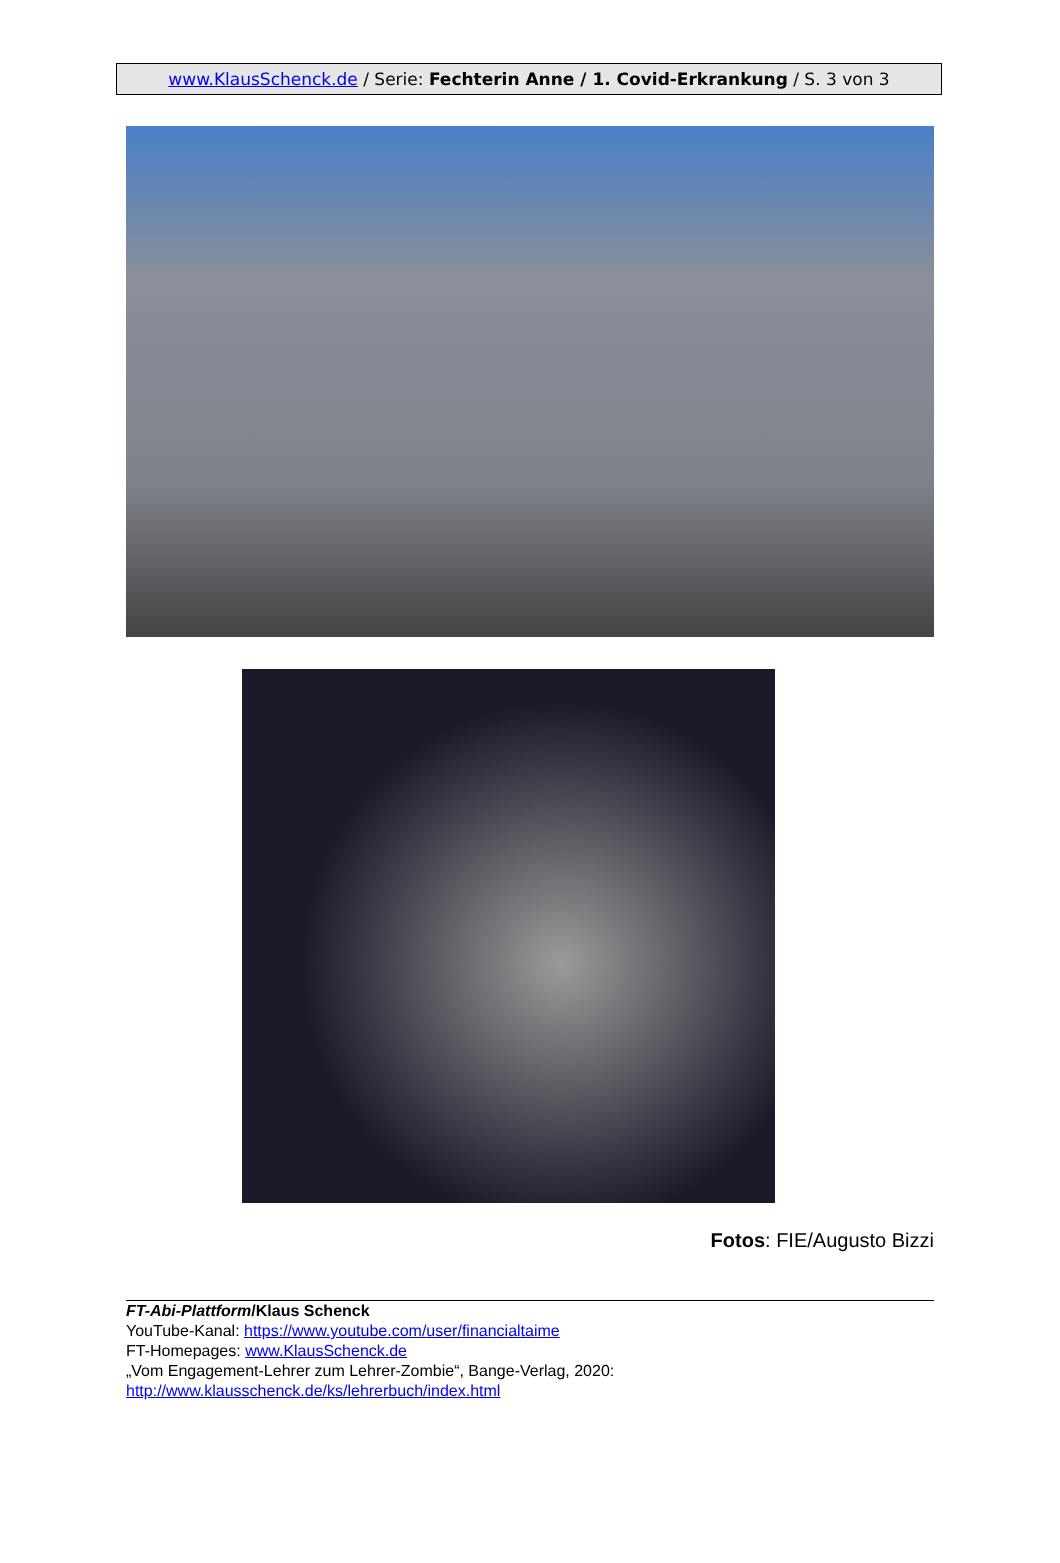www.KlausSchenck.de / Serie: Fechterin Anne / 1. Covid-Erkrankung / S. 3 von 3
Fotos: FIE/Augusto Bizzi
FT-Abi-Plattform/Klaus Schenck
YouTube-Kanal: https://www.youtube.com/user/financialtaime
FT-Homepages: www.KlausSchenck.de
„Vom Engagement-Lehrer zum Lehrer-Zombie“, Bange-Verlag, 2020:
http://www.klausschenck.de/ks/lehrerbuch/index.html